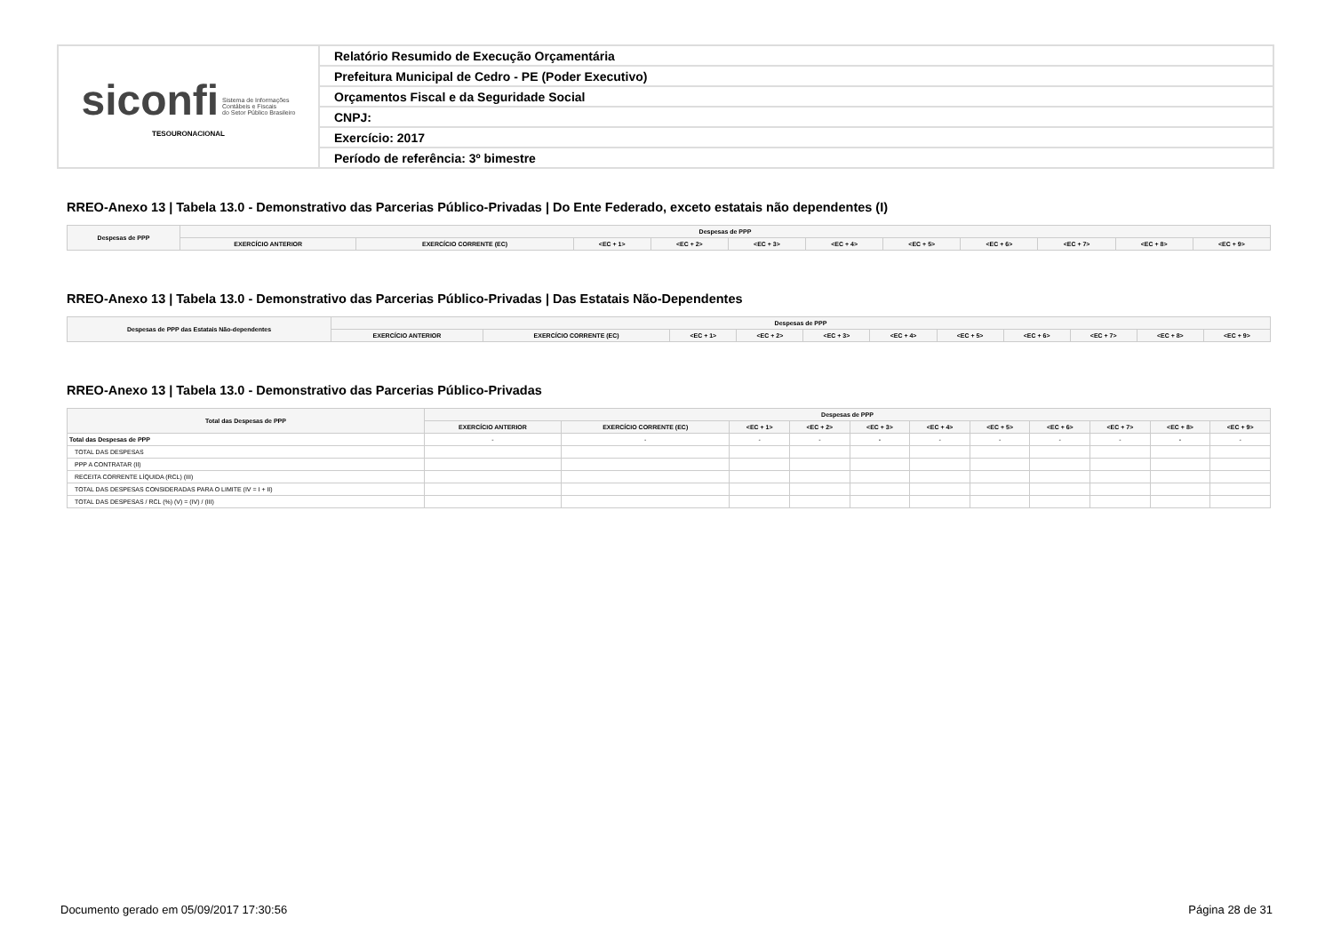| siconfi Sistema de Informações Contábeis e Fiscais do Setor Público Brasileiro TESOURONACIONAL | Relatório Resumido de Execução Orçamentária |
| | Prefeitura Municipal de Cedro - PE (Poder Executivo) |
| | Orçamentos Fiscal e da Seguridade Social |
| | CNPJ: |
| | Exercício: 2017 |
| | Período de referência: 3º bimestre |
RREO-Anexo 13 | Tabela 13.0 - Demonstrativo das Parcerias Público-Privadas | Do Ente Federado, exceto estatais não dependentes (I)
| Despesas de PPP | Despesas de PPP | | | | | | | | | | |
| --- | --- | --- | --- | --- | --- | --- | --- | --- | --- | --- | --- |
| | EXERCÍCIO ANTERIOR | EXERCÍCIO CORRENTE (EC) | <EC + 1> | <EC + 2> | <EC + 3> | <EC + 4> | <EC + 5> | <EC + 6> | <EC + 7> | <EC + 8> | <EC + 9> |
RREO-Anexo 13 | Tabela 13.0 - Demonstrativo das Parcerias Público-Privadas | Das Estatais Não-Dependentes
| Despesas de PPP das Estatais Não-dependentes | Despesas de PPP | | | | | | | | | | |
| --- | --- | --- | --- | --- | --- | --- | --- | --- | --- | --- | --- |
| | EXERCÍCIO ANTERIOR | EXERCÍCIO CORRENTE (EC) | <EC + 1> | <EC + 2> | <EC + 3> | <EC + 4> | <EC + 5> | <EC + 6> | <EC + 7> | <EC + 8> | <EC + 9> |
RREO-Anexo 13 | Tabela 13.0 - Demonstrativo das Parcerias Público-Privadas
| Total das Despesas de PPP | Despesas de PPP | | | | | | | | | | |
| --- | --- | --- | --- | --- | --- | --- | --- | --- | --- | --- | --- |
| | EXERCÍCIO ANTERIOR | EXERCÍCIO CORRENTE (EC) | <EC + 1> | <EC + 2> | <EC + 3> | <EC + 4> | <EC + 5> | <EC + 6> | <EC + 7> | <EC + 8> | <EC + 9> |
| Total das Despesas de PPP | - | - | - | - | - | - | - | - | - | - | - |
| TOTAL DAS DESPESAS | | | | | | | | | | | |
| PPP A CONTRATAR (II) | | | | | | | | | | | |
| RECEITA CORRENTE LÍQUIDA (RCL) (III) | | | | | | | | | | | |
| TOTAL DAS DESPESAS CONSIDERADAS PARA O LIMITE (IV = I + II) | | | | | | | | | | | |
| TOTAL DAS DESPESAS / RCL (%) (V) = (IV) / (III) | | | | | | | | | | | |
Documento gerado em 05/09/2017 17:30:56 Página 28 de 31